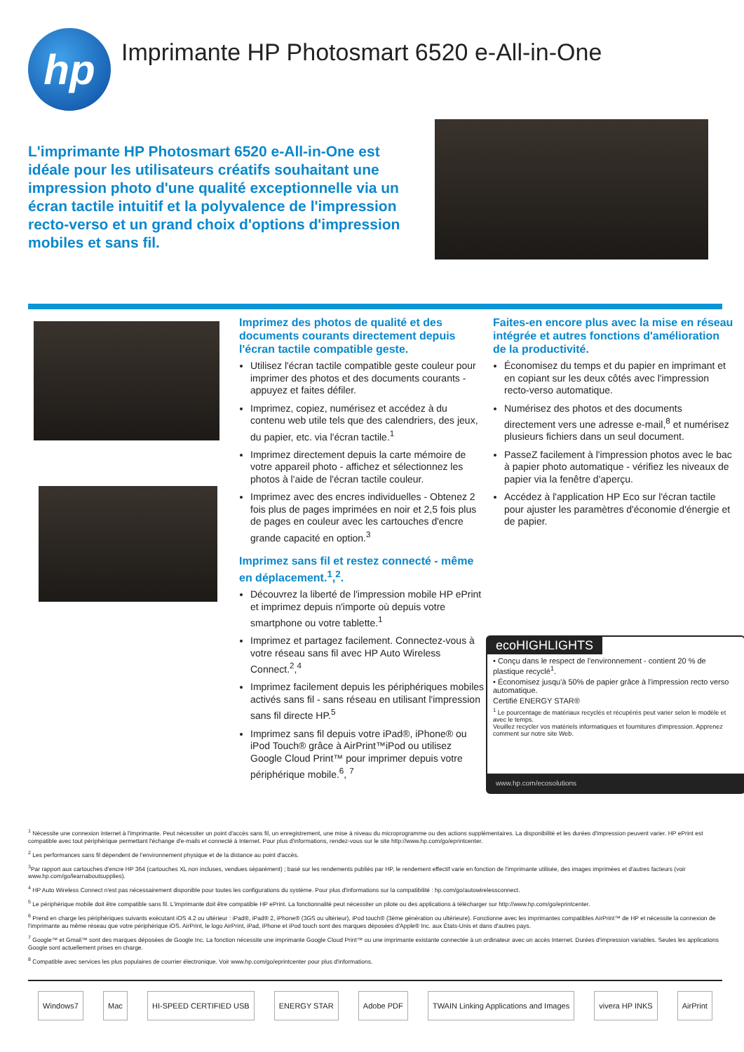hp
Imprimante HP Photosmart 6520 e-All-in-One
L'imprimante HP Photosmart 6520 e-All-in-One est idéale pour les utilisateurs créatifs souhaitant une impression photo d'une qualité exceptionnelle via un écran tactile intuitif et la polyvalence de l'impression recto-verso et un grand choix d'options d'impression mobiles et sans fil.
Imprimez des photos de qualité et des documents courants directement depuis l'écran tactile compatible geste.
Utilisez l'écran tactile compatible geste couleur pour imprimer des photos et des documents courants - appuyez et faites défiler.
Imprimez, copiez, numérisez et accédez à du contenu web utile tels que des calendriers, des jeux, du papier, etc. via l'écran tactile.<sup>1</sup>
Imprimez directement depuis la carte mémoire de votre appareil photo - affichez et sélectionnez les photos à l'aide de l'écran tactile couleur.
Imprimez avec des encres individuelles - Obtenez 2 fois plus de pages imprimées en noir et 2,5 fois plus de pages en couleur avec les cartouches d'encre grande capacité en option.<sup>3</sup>
Imprimez sans fil et restez connecté - même en déplacement.<sup>1</sup>,<sup>2</sup>.
Découvrez la liberté de l'impression mobile HP ePrint et imprimez depuis n'importe où depuis votre smartphone ou votre tablette.<sup>1</sup>
Imprimez et partagez facilement. Connectez-vous à votre réseau sans fil avec HP Auto Wireless Connect.<sup>2</sup>,<sup>4</sup>
Imprimez facilement depuis les périphériques mobiles activés sans fil - sans réseau en utilisant l'impression sans fil directe HP.<sup>5</sup>
Imprimez sans fil depuis votre iPad®, iPhone® ou iPod Touch® grâce à AirPrint™iPod ou utilisez Google Cloud Print™ pour imprimer depuis votre périphérique mobile.<sup>6</sup>, <sup>7</sup>
Faites-en encore plus avec la mise en réseau intégrée et autres fonctions d'amélioration de la productivité.
Économisez du temps et du papier en imprimant et en copiant sur les deux côtés avec l'impression recto-verso automatique.
Numérisez des photos et des documents directement vers une adresse e-mail,<sup>8</sup> et numérisez plusieurs fichiers dans un seul document.
PasseZ facilement à l'impression photos avec le bac à papier photo automatique - vérifiez les niveaux de papier via la fenêtre d'aperçu.
Accédez à l'application HP Eco sur l'écran tactile pour ajuster les paramètres d'économie d'énergie et de papier.
ecoHIGHLIGHTS
• Conçu dans le respect de l'environnement - contient 20 % de plastique recyclé<sup>1</sup>.
• Économisez jusqu'à 50% de papier grâce à l'impression recto verso automatique.
Certifié ENERGY STAR®
<sup>1</sup> Le pourcentage de matériaux recyclés et récupérés peut varier selon le modèle et avec le temps.
Veuillez recycler vos matériels informatiques et fournitures d'impression. Apprenez comment sur notre site Web.
www.hp.com/ecosolutions
<sup>1</sup> Nécessite une connexion Internet à l'imprimante. Peut nécessiter un point d'accès sans fil, un enregistrement, une mise à niveau du microprogramme ou des actions supplémentaires. La disponibilité et les durées d'impression peuvent varier. HP ePrint est compatible avec tout périphérique permettant l'échange d'e-mails et connecté à Internet. Pour plus d'informations, rendez-vous sur le site http://www.hp.com/go/eprintcenter.
<sup>2</sup> Les performances sans fil dépendent de l'environnement physique et de la distance au point d'accès.
<sup>3</sup> Par rapport aux cartouches d'encre HP 364 (cartouches XL non incluses, vendues séparément) ; basé sur les rendements publiés par HP, le rendement effectif varie en fonction de l'imprimante utilisée, des images imprimées et d'autres facteurs (voir www.hp.com/go/learnaboutsupplies).
<sup>4</sup> HP Auto Wireless Connect n'est pas nécessairement disponible pour toutes les configurations du système. Pour plus d'informations sur la compatibilité : hp.com/go/autowirelessconnect.
<sup>5</sup> Le périphérique mobile doit être compatible sans fil. L'imprimante doit être compatible HP ePrint. La fonctionnalité peut nécessiter un pilote ou des applications à télécharger sur http://www.hp.com/go/eprintcenter.
<sup>6</sup> Prend en charge les périphériques suivants exécutant iOS 4.2 ou ultérieur : iPad®, iPad® 2, iPhone® (3GS ou ultérieur), iPod touch® (3ème génération ou ultérieure). Fonctionne avec les imprimantes compatibles AirPrint™ de HP et nécessite la connexion de l'imprimante au même réseau que votre périphérique iOS. AirPrint, le logo AirPrint, iPad, iPhone et iPod touch sont des marques déposées d'Apple® Inc. aux États-Unis et dans d'autres pays.
<sup>7</sup> Google™ et Gmail™ sont des marques déposées de Google Inc. La fonction nécessite une imprimante Google Cloud Print™ ou une imprimante existante connectée à un ordinateur avec un accès Internet. Durées d'impression variables. Seules les applications Google sont actuellement prises en charge.
<sup>8</sup> Compatible avec services les plus populaires de courrier électronique. Voir www.hp.com/go/eprintcenter pour plus d'informations.
Windows7 Mac HI-SPEED CERTIFIED USB ENERGY STAR Adobe PDF TWAIN Linking Applications and Images vivera HP INKS AirPrint